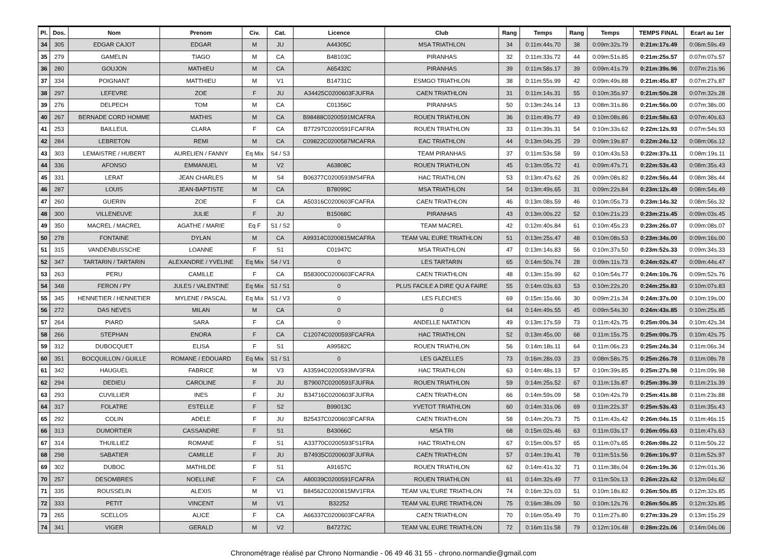| Pl. | Dos. | Nom | Prenom | Civ. | Cat. | Licence | Club | Rang | Temps | Rang | Temps | TEMPS FINAL | Ecart au 1er |
| --- | --- | --- | --- | --- | --- | --- | --- | --- | --- | --- | --- | --- | --- |
| 34 | 305 | EDGAR CAJOT | EDGAR | M | JU | A44305C | MSA TRIATHLON | 34 | 0:11m:44s.70 | 38 | 0:09m:32s.79 | 0:21m:17s.49 | 0:06m:59s.49 |
| 35 | 279 | GAMELIN | TIAGO | M | CA | B48103C | PIRANHAS | 32 | 0:11m:33s.72 | 44 | 0:09m:51s.85 | 0:21m:25s.57 | 0:07m:07s.57 |
| 36 | 280 | GOUJON | MATHIEU | M | CA | A65432C | PIRANHAS | 39 | 0:11m:58s.17 | 39 | 0:09m:41s.79 | 0:21m:39s.96 | 0:07m:21s.96 |
| 37 | 334 | POIGNANT | MATTHIEU | M | V1 | B14731C | ESMGO TRIATHLON | 38 | 0:11m:55s.99 | 42 | 0:09m:49s.88 | 0:21m:45s.87 | 0:07m:27s.87 |
| 38 | 297 | LEFEVRE | ZOE | F | JU | A34425C0200603FJUFRA | CAEN TRIATHLON | 31 | 0:11m:14s.31 | 55 | 0:10m:35s.97 | 0:21m:50s.28 | 0:07m:32s.28 |
| 39 | 276 | DELPECH | TOM | M | CA | C01356C | PIRANHAS | 50 | 0:13m:24s.14 | 13 | 0:08m:31s.86 | 0:21m:56s.00 | 0:07m:38s.00 |
| 40 | 267 | BERNADE CORD HOMME | MATHIS | M | CA | B98488C0200591MCAFRA | ROUEN TRIATHLON | 36 | 0:11m:49s.77 | 49 | 0:10m:08s.86 | 0:21m:58s.63 | 0:07m:40s.63 |
| 41 | 253 | BAILLEUL | CLARA | F | CA | B77297C0200591FCAFRA | ROUEN TRIATHLON | 33 | 0:11m:39s.31 | 54 | 0:10m:33s.62 | 0:22m:12s.93 | 0:07m:54s.93 |
| 42 | 284 | LEBRETON | REMI | M | CA | C09822C0200587MCAFRA | EAC TRIATHLON | 44 | 0:13m:04s.25 | 29 | 0:09m:19s.87 | 0:22m:24s.12 | 0:08m:06s.12 |
| 43 | 303 | LEMAISTRE / HUBERT | AURELIEN / FANNY | Eq Mix | S4 / S3 | | TEAM PIRANHAS | 37 | 0:11m:53s.58 | 59 | 0:10m:43s.53 | 0:22m:37s.11 | 0:08m:19s.11 |
| 44 | 336 | AFONSO | EMMANUEL | M | V2 | A63808C | ROUEN TRIATHLON | 45 | 0:13m:05s.72 | 41 | 0:09m:47s.71 | 0:22m:53s.43 | 0:08m:35s.43 |
| 45 | 331 | LERAT | JEAN CHARLES | M | S4 | B06377C0200593MS4FRA | HAC TRIATHLON | 53 | 0:13m:47s.62 | 26 | 0:09m:08s.82 | 0:22m:56s.44 | 0:08m:38s.44 |
| 46 | 287 | LOUIS | JEAN-BAPTISTE | M | CA | B78099C | MSA TRIATHLON | 54 | 0:13m:49s.65 | 31 | 0:09m:22s.84 | 0:23m:12s.49 | 0:08m:54s.49 |
| 47 | 260 | GUERIN | ZOE | F | CA | A50316C0200603FCAFRA | CAEN TRIATHLON | 46 | 0:13m:08s.59 | 46 | 0:10m:05s.73 | 0:23m:14s.32 | 0:08m:56s.32 |
| 48 | 300 | VILLENEUVE | JULIE | F | JU | B15068C | PIRANHAS | 43 | 0:13m:00s.22 | 52 | 0:10m:21s.23 | 0:23m:21s.45 | 0:09m:03s.45 |
| 49 | 350 | MACREL / MACREL | AGATHE / MARIE | Eq F | S1 / S2 | 0 | TEAM MACREL | 42 | 0:12m:40s.84 | 61 | 0:10m:45s.23 | 0:23m:26s.07 | 0:09m:08s.07 |
| 50 | 278 | FONTAINE | DYLAN | M | CA | A99314C0200815MCAFRA | TEAM VAL EURE TRIATHLON | 51 | 0:13m:25s.47 | 48 | 0:10m:08s.53 | 0:23m:34s.00 | 0:09m:16s.00 |
| 51 | 315 | VANDENBUSSCHE | LOANNE | F | S1 | C01947C | MSA TRIATHLON | 47 | 0:13m:14s.83 | 56 | 0:10m:37s.50 | 0:23m:52s.33 | 0:09m:34s.33 |
| 52 | 347 | TARTARIN / TARTARIN | ALEXANDRE / YVELINE | Eq Mix | S4 / V1 | 0 | LES TARTARIN | 65 | 0:14m:50s.74 | 28 | 0:09m:11s.73 | 0:24m:02s.47 | 0:09m:44s.47 |
| 53 | 263 | PERU | CAMILLE | F | CA | B58300C0200603FCAFRA | CAEN TRIATHLON | 48 | 0:13m:15s.99 | 62 | 0:10m:54s.77 | 0:24m:10s.76 | 0:09m:52s.76 |
| 54 | 348 | FERON / PY | JULES / VALENTINE | Eq Mix | S1 / S1 | 0 | PLUS FACILE A DIRE QU A FAIRE | 55 | 0:14m:03s.63 | 53 | 0:10m:22s.20 | 0:24m:25s.83 | 0:10m:07s.83 |
| 55 | 345 | HENNETIER / HENNETIER | MYLENE / PASCAL | Eq Mix | S1 / V3 | 0 | LES FLECHES | 69 | 0:15m:15s.66 | 30 | 0:09m:21s.34 | 0:24m:37s.00 | 0:10m:19s.00 |
| 56 | 272 | DAS NEVES | MILAN | M | CA | 0 | 0 | 64 | 0:14m:49s.55 | 45 | 0:09m:54s.30 | 0:24m:43s.85 | 0:10m:25s.85 |
| 57 | 264 | PIARD | SARA | F | CA | 0 | ANDELLE NATATION | 49 | 0:13m:17s.59 | 73 | 0:11m:42s.75 | 0:25m:00s.34 | 0:10m:42s.34 |
| 58 | 266 | STEPHAN | ENORA | F | CA | C12074C0200593FCAFRA | HAC TRIATHLON | 52 | 0:13m:45s.00 | 68 | 0:11m:15s.75 | 0:25m:00s.75 | 0:10m:42s.75 |
| 59 | 312 | DUBOCQUET | ELISA | F | S1 | A99582C | ROUEN TRIATHLON | 56 | 0:14m:18s.11 | 64 | 0:11m:06s.23 | 0:25m:24s.34 | 0:11m:06s.34 |
| 60 | 351 | BOCQUILLON / GUILLE | ROMANE / EDOUARD | Eq Mix | S1 / S1 | 0 | LES GAZELLES | 73 | 0:16m:28s.03 | 23 | 0:08m:58s.75 | 0:25m:26s.78 | 0:11m:08s.78 |
| 61 | 342 | HAUGUEL | FABRICE | M | V3 | A33594C0200593MV3FRA | HAC TRIATHLON | 63 | 0:14m:48s.13 | 57 | 0:10m:39s.85 | 0:25m:27s.98 | 0:11m:09s.98 |
| 62 | 294 | DEDIEU | CAROLINE | F | JU | B79007C0200591FJUFRA | ROUEN TRIATHLON | 59 | 0:14m:25s.52 | 67 | 0:11m:13s.87 | 0:25m:39s.39 | 0:11m:21s.39 |
| 63 | 293 | CUVILLIER | INES | F | JU | B34716C0200603FJUFRA | CAEN TRIATHLON | 66 | 0:14m:59s.09 | 58 | 0:10m:42s.79 | 0:25m:41s.88 | 0:11m:23s.88 |
| 64 | 317 | FOLATRE | ESTELLE | F | S2 | B99013C | YVETOT TRIATHLON | 60 | 0:14m:31s.06 | 69 | 0:11m:22s.37 | 0:25m:53s.43 | 0:11m:35s.43 |
| 65 | 292 | COLIN | ADELE | F | JU | B25437C0200603FCAFRA | CAEN TRIATHLON | 58 | 0:14m:20s.73 | 75 | 0:11m:43s.42 | 0:26m:04s.15 | 0:11m:46s.15 |
| 66 | 313 | DUMORTIER | CASSANDRE | F | S1 | B43066C | MSA TRI | 68 | 0:15m:02s.46 | 63 | 0:11m:03s.17 | 0:26m:05s.63 | 0:11m:47s.63 |
| 67 | 314 | THUILLIEZ | ROMANE | F | S1 | A33770C0200593FS1FRA | HAC TRIATHLON | 67 | 0:15m:00s.57 | 65 | 0:11m:07s.65 | 0:26m:08s.22 | 0:11m:50s.22 |
| 68 | 298 | SABATIER | CAMILLE | F | JU | B74935C0200603FJUFRA | CAEN TRIATHLON | 57 | 0:14m:19s.41 | 78 | 0:11m:51s.56 | 0:26m:10s.97 | 0:11m:52s.97 |
| 69 | 302 | DUBOC | MATHILDE | F | S1 | A91657C | ROUEN TRIATHLON | 62 | 0:14m:41s.32 | 71 | 0:11m:38s.04 | 0:26m:19s.36 | 0:12m:01s.36 |
| 70 | 257 | DESOMBRES | NOELLINE | F | CA | A80039C0200591FCAFRA | ROUEN TRIATHLON | 61 | 0:14m:32s.49 | 77 | 0:11m:50s.13 | 0:26m:22s.62 | 0:12m:04s.62 |
| 71 | 335 | ROUSSELIN | ALEXIS | M | V1 | B84562C0200815MV1FRA | TEAM VAL'EURE TRIATHLON | 74 | 0:16m:32s.03 | 51 | 0:10m:18s.82 | 0:26m:50s.85 | 0:12m:32s.85 |
| 72 | 333 | PETIT | VINCENT | M | V1 | B32252 | TEAM VAL EURE TRIATHLON | 75 | 0:16m:38s.09 | 50 | 0:10m:12s.76 | 0:26m:50s.85 | 0:12m:32s.85 |
| 73 | 265 | SCELLOS | ALICE | F | CA | A66337C0200603FCAFRA | CAEN TRIATHLON | 70 | 0:16m:05s.49 | 70 | 0:11m:27s.80 | 0:27m:33s.29 | 0:13m:15s.29 |
| 74 | 341 | VIGER | GERALD | M | V2 | B47272C | TEAM VAL EURE TRIATHLON | 72 | 0:16m:11s.58 | 79 | 0:12m:10s.48 | 0:28m:22s.06 | 0:14m:04s.06 |
Chronométrage réalisé par Chrono Normandie - 06 49 46 31 55 - chrono.normandie@gmail.com